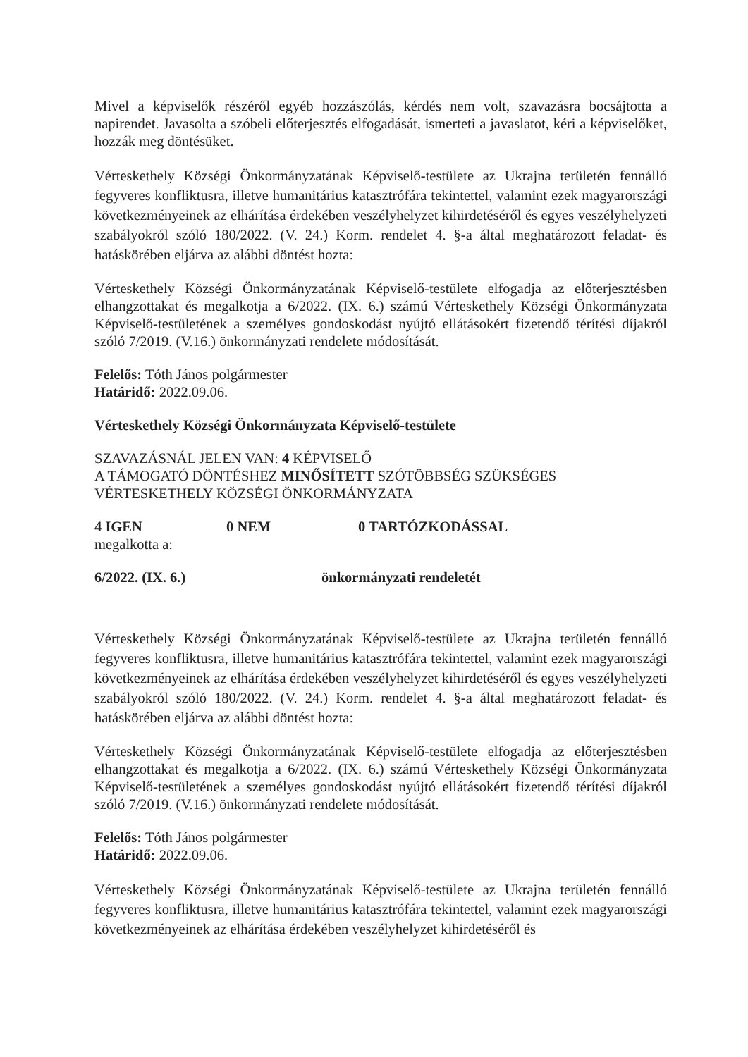Mivel a képviselők részéről egyéb hozzászólás, kérdés nem volt, szavazásra bocsájtotta a napirendet. Javasolta a szóbeli előterjesztés elfogadását, ismerteti a javaslatot, kéri a képviselőket, hozzák meg döntésüket.
Vérteskethely Községi Önkormányzatának Képviselő-testülete az Ukrajna területén fennálló fegyveres konfliktusra, illetve humanitárius katasztrófára tekintettel, valamint ezek magyarországi következményeinek az elhárítása érdekében veszélyhelyzet kihirdetéséről és egyes veszélyhelyzeti szabályokról szóló 180/2022. (V. 24.) Korm. rendelet 4. §-a által meghatározott feladat- és hatáskörében eljárva az alábbi döntést hozta:
Vérteskethely Községi Önkormányzatának Képviselő-testülete elfogadja az előterjesztésben elhangzottakat és megalkotja a 6/2022. (IX. 6.) számú Vérteskethely Községi Önkormányzata Képviselő-testületének a személyes gondoskodást nyújtó ellátásokért fizetendő térítési díjakról szóló 7/2019. (V.16.) önkormányzati rendelete módosítását.
Felelős: Tóth János polgármester
Határidő: 2022.09.06.
Vérteskethely Községi Önkormányzata Képviselő-testülete
SZAVAZÁSNÁL JELEN VAN: 4 KÉPVISELŐ
A TÁMOGATÓ DÖNTÉSHEZ MINŐSÍTETT SZÓTÖBBSÉG SZÜKSÉGES
VÉRTESKETHELY KÖZSÉGI ÖNKORMÁNYZATA
4 IGEN 0 NEM 0 TARTÓZKODÁSSAL
megalkotta a:
6/2022. (IX. 6.) önkormányzati rendeletét
Vérteskethely Községi Önkormányzatának Képviselő-testülete az Ukrajna területén fennálló fegyveres konfliktusra, illetve humanitárius katasztrófára tekintettel, valamint ezek magyarországi következményeinek az elhárítása érdekében veszélyhelyzet kihirdetéséről és egyes veszélyhelyzeti szabályokról szóló 180/2022. (V. 24.) Korm. rendelet 4. §-a által meghatározott feladat- és hatáskörében eljárva az alábbi döntést hozta:
Vérteskethely Községi Önkormányzatának Képviselő-testülete elfogadja az előterjesztésben elhangzottakat és megalkotja a 6/2022. (IX. 6.) számú Vérteskethely Községi Önkormányzata Képviselő-testületének a személyes gondoskodást nyújtó ellátásokért fizetendő térítési díjakról szóló 7/2019. (V.16.) önkormányzati rendelete módosítását.
Felelős: Tóth János polgármester
Határidő: 2022.09.06.
Vérteskethely Községi Önkormányzatának Képviselő-testülete az Ukrajna területén fennálló fegyveres konfliktusra, illetve humanitárius katasztrófára tekintettel, valamint ezek magyarországi következményeinek az elhárítása érdekében veszélyhelyzet kihirdetéséről és